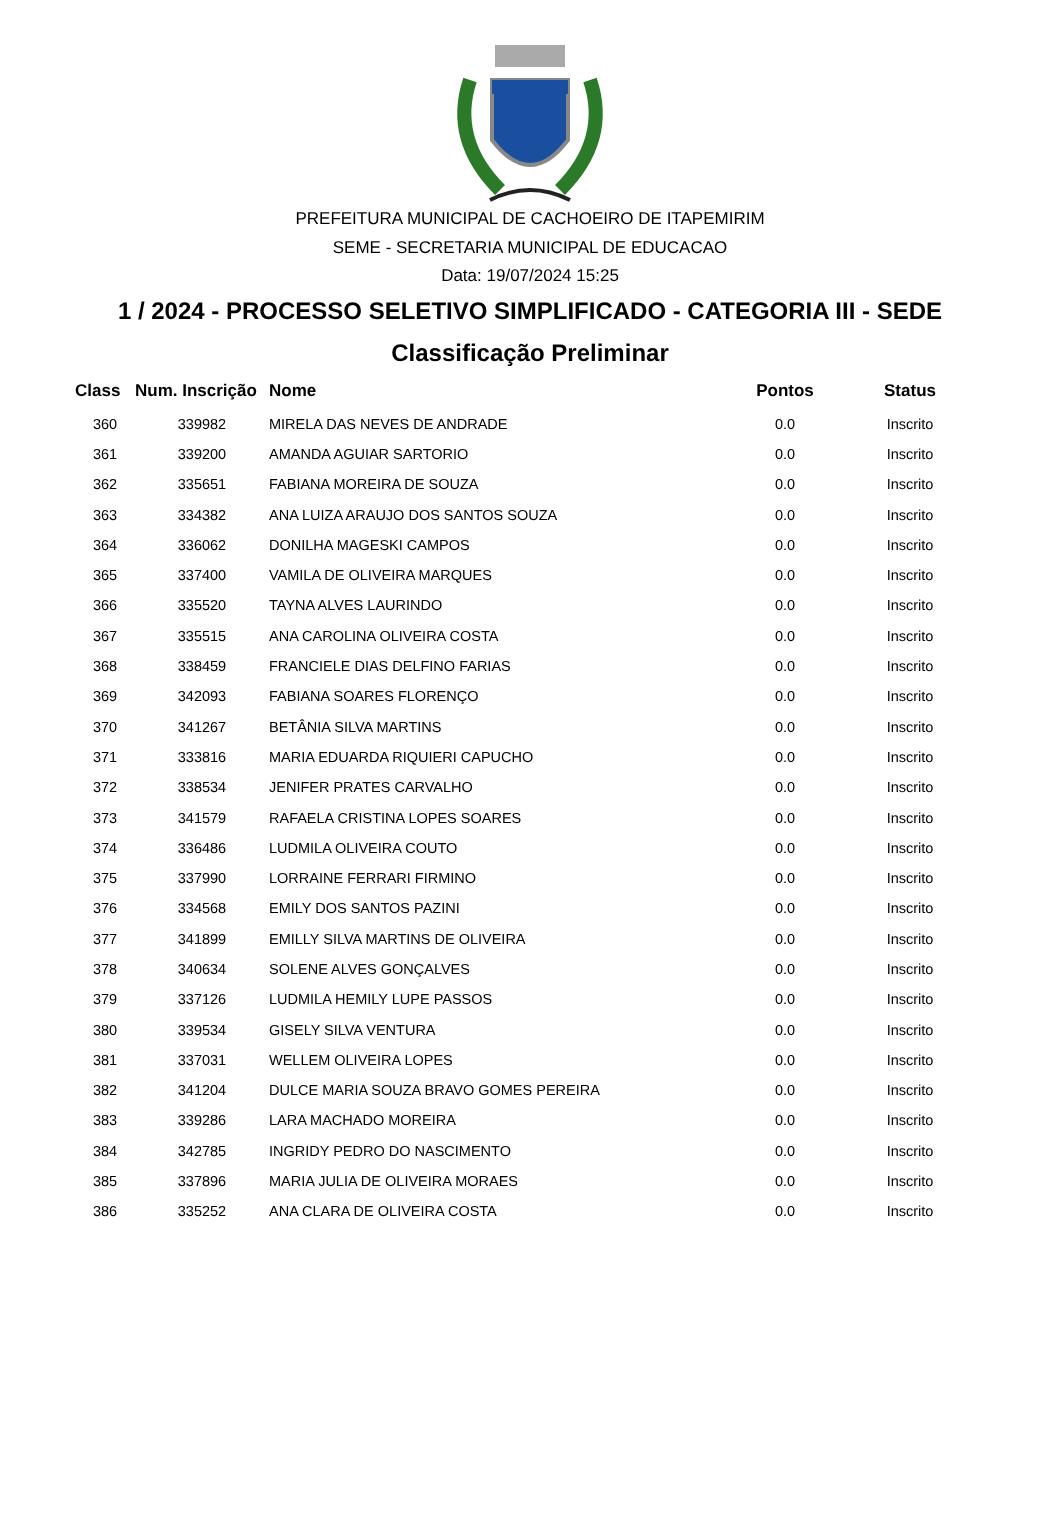PREFEITURA MUNICIPAL DE CACHOEIRO DE ITAPEMIRIM
SEME - SECRETARIA MUNICIPAL DE EDUCACAO
Data: 19/07/2024 15:25
1 / 2024 - PROCESSO SELETIVO SIMPLIFICADO - CATEGORIA III - SEDE
Classificação Preliminar
| Class | Num. Inscrição | Nome | Pontos | Status |
| --- | --- | --- | --- | --- |
| 360 | 339982 | MIRELA DAS NEVES DE ANDRADE | 0.0 | Inscrito |
| 361 | 339200 | AMANDA AGUIAR SARTORIO | 0.0 | Inscrito |
| 362 | 335651 | FABIANA MOREIRA DE SOUZA | 0.0 | Inscrito |
| 363 | 334382 | ANA LUIZA ARAUJO DOS SANTOS SOUZA | 0.0 | Inscrito |
| 364 | 336062 | DONILHA MAGESKI CAMPOS | 0.0 | Inscrito |
| 365 | 337400 | VAMILA DE OLIVEIRA MARQUES | 0.0 | Inscrito |
| 366 | 335520 | TAYNA ALVES LAURINDO | 0.0 | Inscrito |
| 367 | 335515 | ANA CAROLINA OLIVEIRA COSTA | 0.0 | Inscrito |
| 368 | 338459 | FRANCIELE DIAS DELFINO FARIAS | 0.0 | Inscrito |
| 369 | 342093 | FABIANA SOARES FLORENÇO | 0.0 | Inscrito |
| 370 | 341267 | BETÂNIA SILVA MARTINS | 0.0 | Inscrito |
| 371 | 333816 | MARIA EDUARDA RIQUIERI CAPUCHO | 0.0 | Inscrito |
| 372 | 338534 | JENIFER PRATES CARVALHO | 0.0 | Inscrito |
| 373 | 341579 | RAFAELA CRISTINA LOPES SOARES | 0.0 | Inscrito |
| 374 | 336486 | LUDMILA OLIVEIRA COUTO | 0.0 | Inscrito |
| 375 | 337990 | LORRAINE FERRARI FIRMINO | 0.0 | Inscrito |
| 376 | 334568 | EMILY DOS SANTOS PAZINI | 0.0 | Inscrito |
| 377 | 341899 | EMILLY SILVA MARTINS DE OLIVEIRA | 0.0 | Inscrito |
| 378 | 340634 | SOLENE ALVES GONÇALVES | 0.0 | Inscrito |
| 379 | 337126 | LUDMILA HEMILY LUPE PASSOS | 0.0 | Inscrito |
| 380 | 339534 | GISELY SILVA VENTURA | 0.0 | Inscrito |
| 381 | 337031 | WELLEM OLIVEIRA LOPES | 0.0 | Inscrito |
| 382 | 341204 | DULCE MARIA SOUZA BRAVO GOMES PEREIRA | 0.0 | Inscrito |
| 383 | 339286 | LARA MACHADO MOREIRA | 0.0 | Inscrito |
| 384 | 342785 | INGRIDY PEDRO DO NASCIMENTO | 0.0 | Inscrito |
| 385 | 337896 | MARIA JULIA DE OLIVEIRA MORAES | 0.0 | Inscrito |
| 386 | 335252 | ANA CLARA DE OLIVEIRA COSTA | 0.0 | Inscrito |